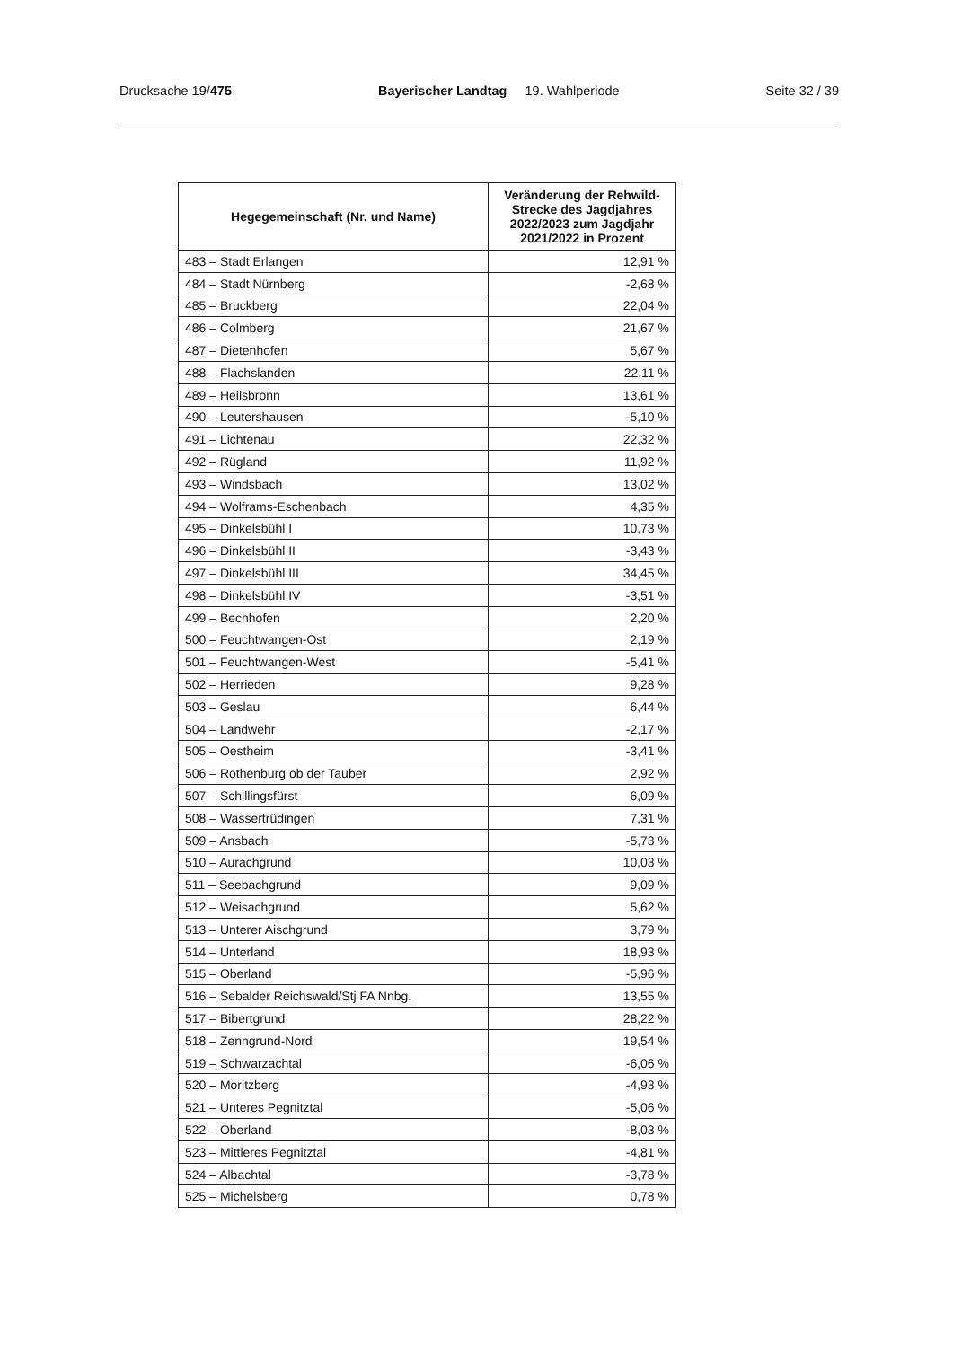Drucksache 19/475 Bayerischer Landtag 19. Wahlperiode Seite 32 / 39
| Hegegemeinschaft (Nr. und Name) | Veränderung der Rehwild-Strecke des Jagdjahres 2022/2023 zum Jagdjahr 2021/2022 in Prozent |
| --- | --- |
| 483 – Stadt Erlangen | 12,91 % |
| 484 – Stadt Nürnberg | -2,68 % |
| 485 – Bruckberg | 22,04 % |
| 486 – Colmberg | 21,67 % |
| 487 – Dietenhofen | 5,67 % |
| 488 – Flachslanden | 22,11 % |
| 489 – Heilsbronn | 13,61 % |
| 490 – Leutershausen | -5,10 % |
| 491 – Lichtenau | 22,32 % |
| 492 – Rügland | 11,92 % |
| 493 – Windsbach | 13,02 % |
| 494 – Wolframs-Eschenbach | 4,35 % |
| 495 – Dinkelsbühl I | 10,73 % |
| 496 – Dinkelsbühl II | -3,43 % |
| 497 – Dinkelsbühl III | 34,45 % |
| 498 – Dinkelsbühl IV | -3,51 % |
| 499 – Bechhofen | 2,20 % |
| 500 – Feuchtwangen-Ost | 2,19 % |
| 501 – Feuchtwangen-West | -5,41 % |
| 502 – Herrieden | 9,28 % |
| 503 – Geslau | 6,44 % |
| 504 – Landwehr | -2,17 % |
| 505 – Oestheim | -3,41 % |
| 506 – Rothenburg ob der Tauber | 2,92 % |
| 507 – Schillingsfürst | 6,09 % |
| 508 – Wassertrüdingen | 7,31 % |
| 509 – Ansbach | -5,73 % |
| 510 – Aurachgrund | 10,03 % |
| 511 – Seebachgrund | 9,09 % |
| 512 – Weisachgrund | 5,62 % |
| 513 – Unterer Aischgrund | 3,79 % |
| 514 – Unterland | 18,93 % |
| 515 – Oberland | -5,96 % |
| 516 – Sebalder Reichswald/Stj FA Nnbg. | 13,55 % |
| 517 – Bibertgrund | 28,22 % |
| 518 – Zenngrund-Nord | 19,54 % |
| 519 – Schwarzachtal | -6,06 % |
| 520 – Moritzberg | -4,93 % |
| 521 – Unteres Pegnitztal | -5,06 % |
| 522 – Oberland | -8,03 % |
| 523 – Mittleres Pegnitztal | -4,81 % |
| 524 – Albachtal | -3,78 % |
| 525 – Michelsberg | 0,78 % |